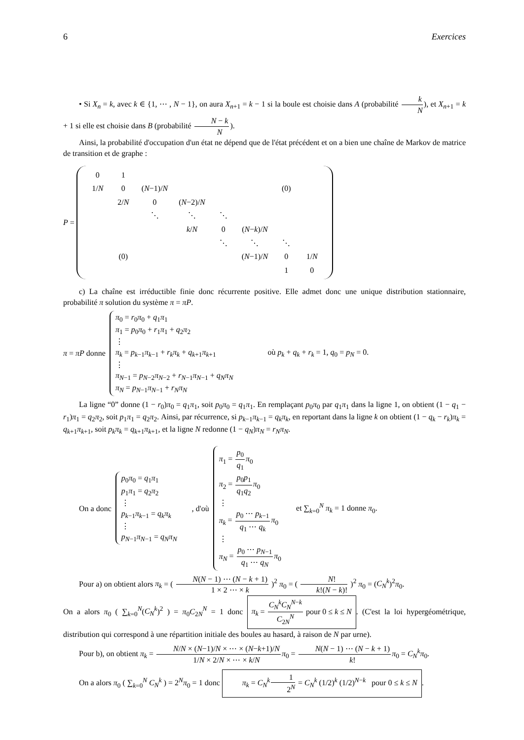6 Exercices
• Si X<sub>n</sub> = k, avec k ∈ {1, ⋯ , N − 1}, on aura X<sub>n+1</sub> = k − 1 si la boule est choisie dans A (probabilité k N), et X<sub>n+1</sub> = k + 1 si elle est choisie dans B (probabilité N − k N).
Ainsi, la probabilité d'occupation d'un état ne dépend que de l'état précédent et on a bien une chaîne de Markov de matrice de transition et de graphe :
P =
| 0 | 1 | | | | | | |
| 1/ N | 0 | ( N −1)/ N | | | | (0) | |
| | 2/ N | 0 | ( N −2)/ N | | | | |
| | | ⋱ | ⋱ | ⋱ | | | |
| | | | k / N | 0 | ( N − k )/ N | | |
| | | | | ⋱ | ⋱ | ⋱ | |
| | (0) | | | | ( N −1)/ N | 0 | 1/ N |
| | | | | | | 1 | 0 |
c) La chaîne est irréductible finie donc récurrente positive. Elle admet donc une unique distribution stationnaire, probabilité π solution du système π = πP.
π = πP donne
π<sub>0</sub> = r<sub>0</sub>π<sub>0</sub> + q<sub>1</sub>π<sub>1</sub>
π<sub>1</sub> = p<sub>0</sub>π<sub>0</sub> + r<sub>1</sub>π<sub>1</sub> + q<sub>2</sub>π<sub>2</sub>
⋮
π<sub>k</sub> = p<sub>k−1</sub>π<sub>k−1</sub> + r<sub>k</sub>π<sub>k</sub> + q<sub>k+1</sub>π<sub>k+1</sub>
⋮
π<sub>N−1</sub> = p<sub>N−2</sub>π<sub>N−2</sub> + r<sub>N−1</sub>π<sub>N−1</sub> + q<sub>N</sub>π<sub>N</sub>
π<sub>N</sub> = p<sub>N−1</sub>π<sub>N−1</sub> + r<sub>N</sub>π<sub>N</sub>
où p<sub>k</sub> + q<sub>k</sub> + r<sub>k</sub> = 1, q<sub>0</sub> = p<sub>N</sub> = 0.
La ligne “0” donne (1 − r<sub>0</sub>)π<sub>0</sub> = q<sub>1</sub>π<sub>1</sub>, soit p<sub>0</sub>π<sub>0</sub> = q<sub>1</sub>π<sub>1</sub>. En remplaçant p<sub>0</sub>π<sub>0</sub> par q<sub>1</sub>π<sub>1</sub> dans la ligne 1, on obtient (1 − q<sub>1</sub> − r<sub>1</sub>)π<sub>1</sub> = q<sub>2</sub>π<sub>2</sub>, soit p<sub>1</sub>π<sub>1</sub> = q<sub>2</sub>π<sub>2</sub>. Ainsi, par récurrence, si p<sub>k−1</sub>π<sub>k−1</sub> = q<sub>k</sub>π<sub>k</sub>, en reportant dans la ligne k on obtient (1 − q<sub>k</sub> − r<sub>k</sub>)π<sub>k</sub> = q<sub>k+1</sub>π<sub>k+1</sub>, soit p<sub>k</sub>π<sub>k</sub> = q<sub>k+1</sub>π<sub>k+1</sub>, et la ligne N redonne (1 − q<sub>N</sub>)π<sub>N</sub> = r<sub>N</sub>π<sub>N</sub>.
On a donc
p<sub>0</sub>π<sub>0</sub> = q<sub>1</sub>π<sub>1</sub>
p<sub>1</sub>π<sub>1</sub> = q<sub>2</sub>π<sub>2</sub>
⋮
p<sub>k−1</sub>π<sub>k−1</sub> = q<sub>k</sub>π<sub>k</sub>
⋮
p<sub>N−1</sub>π<sub>N−1</sub> = q<sub>N</sub>π<sub>N</sub>
, d'où
π<sub>1</sub> = p<sub>0</sub> q<sub>1</sub> π<sub>0</sub>
π<sub>2</sub> = p<sub>0</sub>p<sub>1</sub> q<sub>1</sub>q<sub>2</sub> π<sub>0</sub>
⋮
π<sub>k</sub> = p<sub>0</sub> ⋯ p<sub>k−1</sub> q<sub>1</sub> ⋯ q<sub>k</sub> π<sub>0</sub>
⋮
π<sub>N</sub> = p<sub>0</sub> ⋯ p<sub>N−1</sub> q<sub>1</sub> ⋯ q<sub>N</sub> π<sub>0</sub>
et ∑<sub>k=0</sub><sup>N</sup> π<sub>k</sub> = 1 donne π<sub>0</sub>.
Pour a) on obtient alors π<sub>k</sub> = ( N(N − 1) ⋯ (N − k + 1) 1 × 2 ⋯ × k )<sup>2</sup> π<sub>0</sub> = ( N! k!(N − k)! )<sup>2</sup> π<sub>0</sub> = (C<sub>N</sub><sup>k</sup>)<sup>2</sup>π<sub>0</sub>.
On a alors π<sub>0</sub> ( ∑<sub>k=0</sub><sup>N</sup>(C<sub>N</sub><sup>k</sup>)<sup>2</sup> ) = π<sub>0</sub>C<sub>2N</sub><sup>N</sup> = 1 donc π<sub>k</sub> = C<sub>N</sub><sup>k</sup>C<sub>N</sub><sup>N−k</sup> C<sub>2N</sub><sup>N</sup> pour 0 ≤ k ≤ N. (C'est la loi hypergéométrique, distribution qui correspond à une répartition initiale des boules au hasard, à raison de N par urne).
Pour b), on obtient π<sub>k</sub> = N/N × (N−1)/N × ⋯ × (N−k+1)/N 1/N × 2/N × ⋯ × k/N π<sub>0</sub> = N(N − 1) ⋯ (N − k + 1) k!π<sub>0</sub> = C<sub>N</sub><sup>k</sup>π<sub>0</sub>.
On a alors π<sub>0</sub> ( ∑<sub>k=0</sub><sup>N</sup> C<sub>N</sub><sup>k</sup> ) = 2<sup>N</sup>π<sub>0</sub> = 1 donc π<sub>k</sub> = C<sub>N</sub><sup>k</sup> 1 2<sup>N</sup> = C<sub>N</sub><sup>k</sup> (1/2)<sup>k</sup> (1/2)<sup>N−k</sup> pour 0 ≤ k ≤ N.